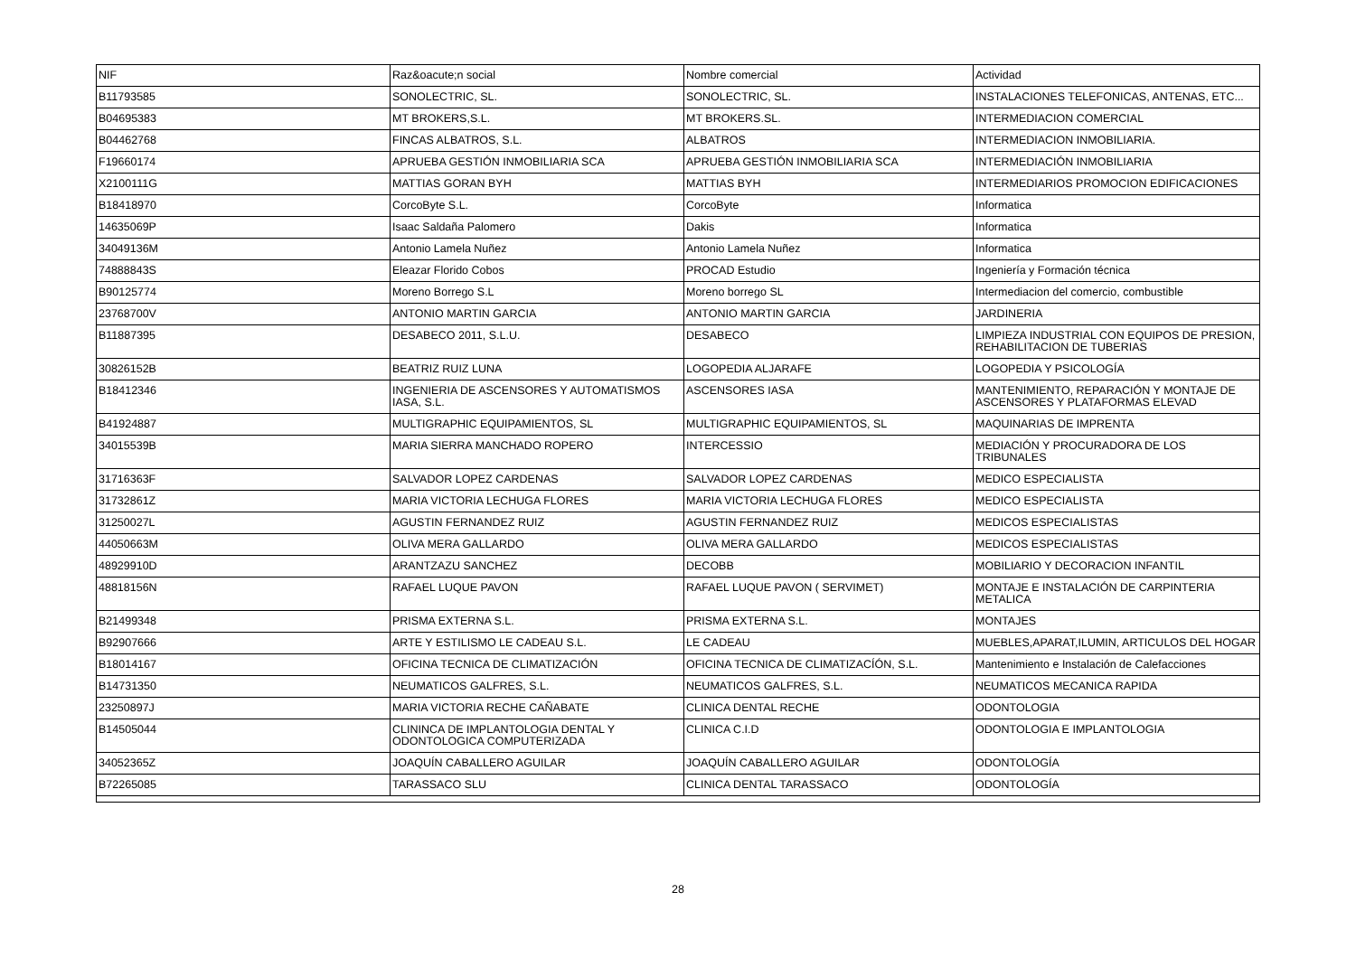| NIF | Raz&oacute;n social | Nombre comercial | Actividad |
| --- | --- | --- | --- |
| B11793585 | SONOLECTRIC, SL. | SONOLECTRIC, SL. | INSTALACIONES TELEFONICAS, ANTENAS, ETC... |
| B04695383 | MT BROKERS,S.L. | MT BROKERS.SL. | INTERMEDIACION COMERCIAL |
| B04462768 | FINCAS ALBATROS, S.L. | ALBATROS | INTERMEDIACION INMOBILIARIA. |
| F19660174 | APRUEBA GESTIÓN INMOBILIARIA SCA | APRUEBA GESTIÓN INMOBILIARIA SCA | INTERMEDIACIÓN INMOBILIARIA |
| X2100111G | MATTIAS GORAN BYH | MATTIAS BYH | INTERMEDIARIOS PROMOCION EDIFICACIONES |
| B18418970 | CorcoByte S.L. | CorcoByte | Informatica |
| 14635069P | Isaac Saldaña Palomero | Dakis | Informatica |
| 34049136M | Antonio Lamela Nuñez | Antonio Lamela Nuñez | Informatica |
| 74888843S | Eleazar Florido Cobos | PROCAD Estudio | Ingeniería y Formación técnica |
| B90125774 | Moreno Borrego S.L | Moreno borrego SL | Intermediacion del comercio, combustible |
| 23768700V | ANTONIO MARTIN GARCIA | ANTONIO MARTIN GARCIA | JARDINERIA |
| B11887395 | DESABECO 2011, S.L.U. | DESABECO | LIMPIEZA INDUSTRIAL CON EQUIPOS DE PRESION, REHABILITACION DE TUBERIAS |
| 30826152B | BEATRIZ RUIZ LUNA | LOGOPEDIA ALJARAFE | LOGOPEDIA Y PSICOLOGÍA |
| B18412346 | INGENIERIA DE ASCENSORES Y AUTOMATISMOS IASA, S.L. | ASCENSORES IASA | MANTENIMIENTO, REPARACIÓN Y MONTAJE DE ASCENSORES Y PLATAFORMAS ELEVAD |
| B41924887 | MULTIGRAPHIC EQUIPAMIENTOS, SL | MULTIGRAPHIC EQUIPAMIENTOS, SL | MAQUINARIAS DE IMPRENTA |
| 34015539B | MARIA SIERRA MANCHADO ROPERO | INTERCESSIO | MEDIACIÓN Y PROCURADORA DE LOS TRIBUNALES |
| 31716363F | SALVADOR LOPEZ CARDENAS | SALVADOR LOPEZ CARDENAS | MEDICO ESPECIALISTA |
| 31732861Z | MARIA VICTORIA LECHUGA FLORES | MARIA VICTORIA LECHUGA FLORES | MEDICO ESPECIALISTA |
| 31250027L | AGUSTIN FERNANDEZ RUIZ | AGUSTIN FERNANDEZ RUIZ | MEDICOS ESPECIALISTAS |
| 44050663M | OLIVA MERA GALLARDO | OLIVA MERA GALLARDO | MEDICOS ESPECIALISTAS |
| 48929910D | ARANTZAZU SANCHEZ | DECOBB | MOBILIARIO Y DECORACION INFANTIL |
| 48818156N | RAFAEL LUQUE PAVON | RAFAEL LUQUE PAVON ( SERVIMET) | MONTAJE E INSTALACIÓN DE CARPINTERIA METALICA |
| B21499348 | PRISMA EXTERNA S.L. | PRISMA EXTERNA S.L. | MONTAJES |
| B92907666 | ARTE Y ESTILISMO LE CADEAU S.L. | LE CADEAU | MUEBLES,APARAT,ILUMIN, ARTICULOS DEL HOGAR |
| B18014167 | OFICINA TECNICA DE CLIMATIZACIÓN | OFICINA TECNICA DE CLIMATIZACÍÓN, S.L. | Mantenimiento e Instalación de Calefacciones |
| B14731350 | NEUMATICOS GALFRES, S.L. | NEUMATICOS GALFRES, S.L. | NEUMATICOS MECANICA RAPIDA |
| 23250897J | MARIA VICTORIA RECHE CAÑABATE | CLINICA DENTAL RECHE | ODONTOLOGIA |
| B14505044 | CLININCA DE IMPLANTOLOGIA DENTAL Y ODONTOLOGICA COMPUTERIZADA | CLINICA C.I.D | ODONTOLOGIA E IMPLANTOLOGIA |
| 34052365Z | JOAQUÍN CABALLERO AGUILAR | JOAQUÍN CABALLERO AGUILAR | ODONTOLOGÍA |
| B72265085 | TARASSACO SLU | CLINICA DENTAL TARASSACO | ODONTOLOGÍA |
28